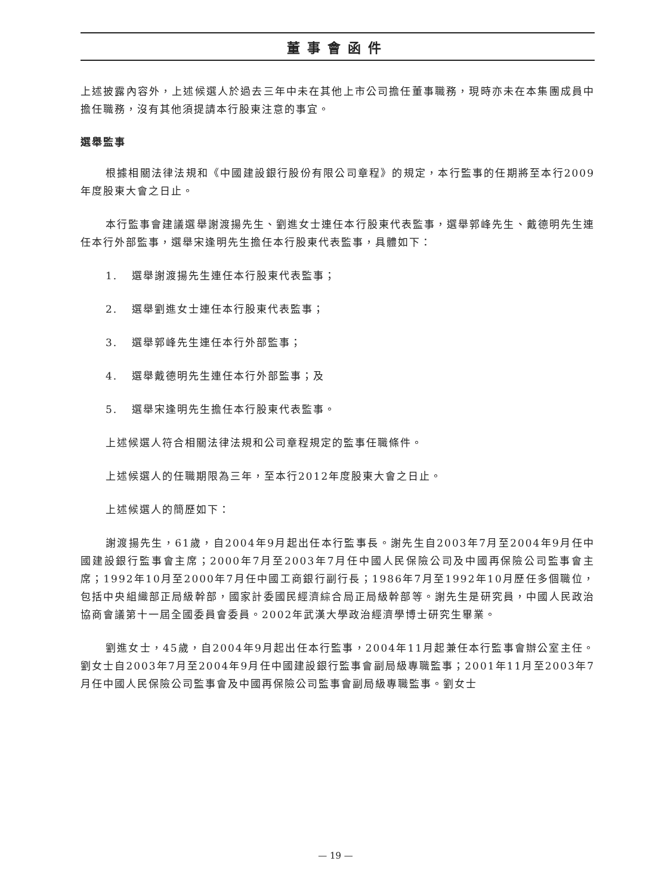董事會函件
上述披露內容外，上述候選人於過去三年中未在其他上市公司擔任董事職務，現時亦未在本集團成員中擔任職務，沒有其他須提請本行股東注意的事宜。
選舉監事
根據相關法律法規和《中國建設銀行股份有限公司章程》的規定，本行監事的任期將至本行2009年度股東大會之日止。
本行監事會建議選舉謝渡揚先生、劉進女士連任本行股東代表監事，選舉郭峰先生、戴德明先生連任本行外部監事，選舉宋逢明先生擔任本行股東代表監事，具體如下：
1. 選舉謝渡揚先生連任本行股東代表監事；
2. 選舉劉進女士連任本行股東代表監事；
3. 選舉郭峰先生連任本行外部監事；
4. 選舉戴德明先生連任本行外部監事；及
5. 選舉宋逢明先生擔任本行股東代表監事。
上述候選人符合相關法律法規和公司章程規定的監事任職條件。
上述候選人的任職期限為三年，至本行2012年度股東大會之日止。
上述候選人的簡歷如下：
謝渡揚先生，61歲，自2004年9月起出任本行監事長。謝先生自2003年7月至2004年9月任中國建設銀行監事會主席；2000年7月至2003年7月任中國人民保險公司及中國再保險公司監事會主席；1992年10月至2000年7月任中國工商銀行副行長；1986年7月至1992年10月歷任多個職位，包括中央組織部正局級幹部，國家計委國民經濟綜合局正局級幹部等。謝先生是研究員，中國人民政治協商會議第十一屆全國委員會委員。2002年武漢大學政治經濟學博士研究生畢業。
劉進女士，45歲，自2004年9月起出任本行監事，2004年11月起兼任本行監事會辦公室主任。劉女士自2003年7月至2004年9月任中國建設銀行監事會副局級專職監事；2001年11月至2003年7月任中國人民保險公司監事會及中國再保險公司監事會副局級專職監事。劉女士
— 19 —